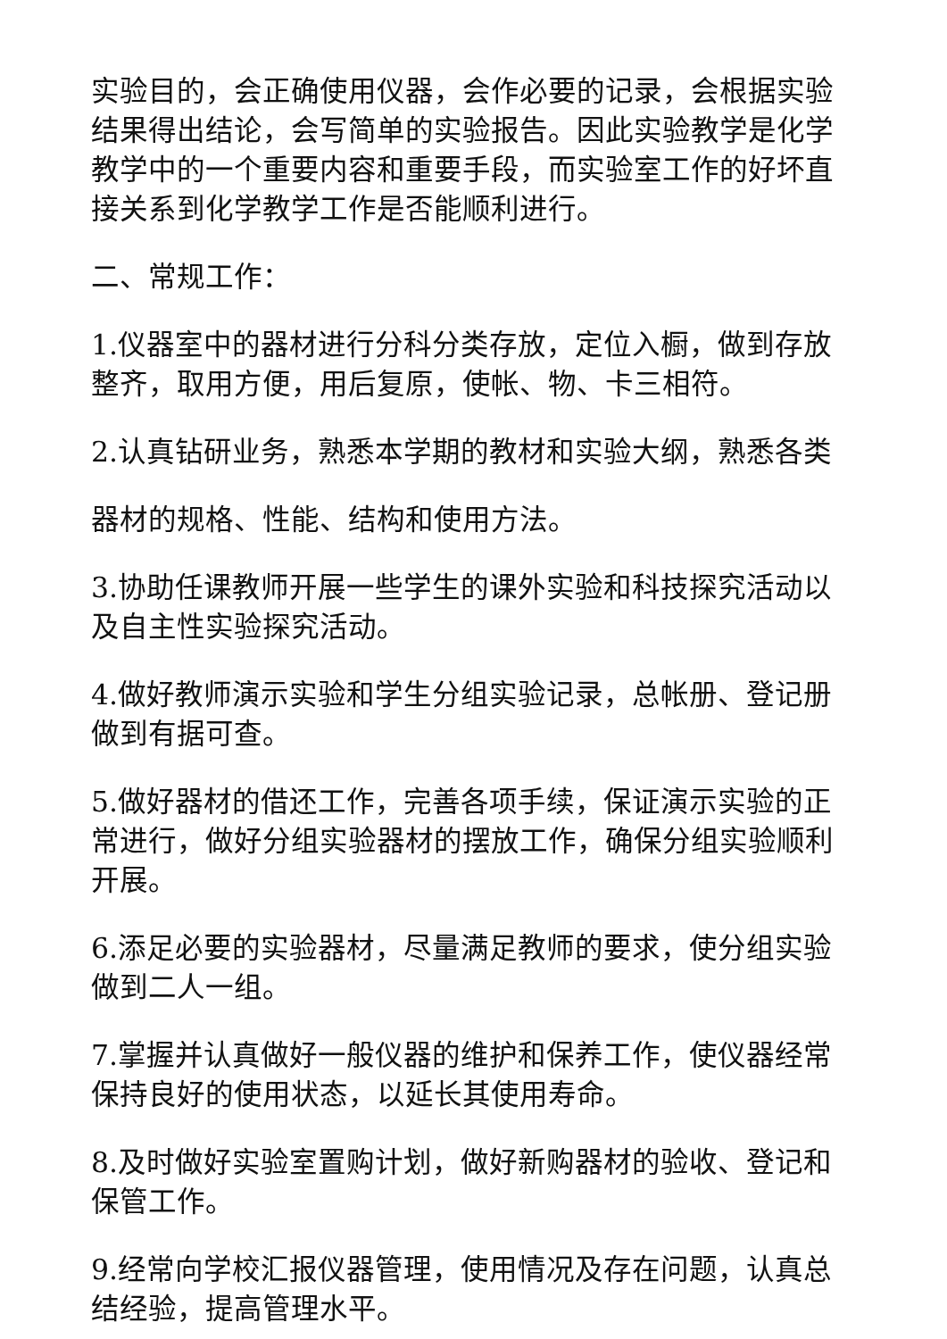实验目的，会正确使用仪器，会作必要的记录，会根据实验结果得出结论，会写简单的实验报告。因此实验教学是化学教学中的一个重要内容和重要手段，而实验室工作的好坏直接关系到化学教学工作是否能顺利进行。
二、常规工作：
1.仪器室中的器材进行分科分类存放，定位入橱，做到存放整齐，取用方便，用后复原，使帐、物、卡三相符。
2.认真钻研业务，熟悉本学期的教材和实验大纲，熟悉各类
器材的规格、性能、结构和使用方法。
3.协助任课教师开展一些学生的课外实验和科技探究活动以及自主性实验探究活动。
4.做好教师演示实验和学生分组实验记录，总帐册、登记册做到有据可查。
5.做好器材的借还工作，完善各项手续，保证演示实验的正常进行，做好分组实验器材的摆放工作，确保分组实验顺利开展。
6.添足必要的实验器材，尽量满足教师的要求，使分组实验做到二人一组。
7.掌握并认真做好一般仪器的维护和保养工作，使仪器经常保持良好的使用状态，以延长其使用寿命。
8.及时做好实验室置购计划，做好新购器材的验收、登记和保管工作。
9.经常向学校汇报仪器管理，使用情况及存在问题，认真总结经验，提高管理水平。